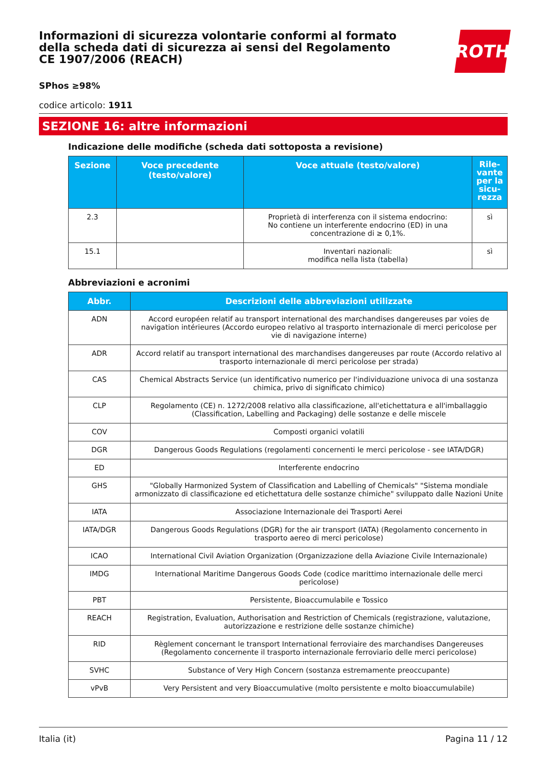Informazioni di sicurezza volontarie conformi al formato della scheda dati di sicurezza ai sensi del Regolamento CE 1907/2006 (REACH)
ROTH
SPhos ≥98%
codice articolo: 1911
SEZIONE 16: altre informazioni
Indicazione delle modifiche (scheda dati sottoposta a revisione)
| Sezione | Voce precedente (testo/valore) | Voce attuale (testo/valore) | Rile-vante per la sicu-rezza |
| --- | --- | --- | --- |
| 2.3 | | Proprietà di interferenza con il sistema endocrino: No contiene un interferente endocrino (ED) in una concentrazione di ≥ 0,1%. | sì |
| 15.1 | | Inventari nazionali: modifica nella lista (tabella) | sì |
Abbreviazioni e acronimi
| Abbr. | Descrizioni delle abbreviazioni utilizzate |
| --- | --- |
| ADN | Accord européen relatif au transport international des marchandises dangereuses par voies de navigation intérieures (Accordo europeo relativo al trasporto internazionale di merci pericolose per vie di navigazione interne) |
| ADR | Accord relatif au transport international des marchandises dangereuses par route (Accordo relativo al trasporto internazionale di merci pericolose per strada) |
| CAS | Chemical Abstracts Service (un identificativo numerico per l'individuazione univoca di una sostanza chimica, privo di significato chimico) |
| CLP | Regolamento (CE) n. 1272/2008 relativo alla classificazione, all'etichettatura e all'imballaggio (Classification, Labelling and Packaging) delle sostanze e delle miscele |
| COV | Composti organici volatili |
| DGR | Dangerous Goods Regulations (regolamenti concernenti le merci pericolose - see IATA/DGR) |
| ED | Interferente endocrino |
| GHS | "Globally Harmonized System of Classification and Labelling of Chemicals" "Sistema mondiale armonizzato di classificazione ed etichettatura delle sostanze chimiche" sviluppato dalle Nazioni Unite |
| IATA | Associazione Internazionale dei Trasporti Aerei |
| IATA/DGR | Dangerous Goods Regulations (DGR) for the air transport (IATA) (Regolamento concernento in trasporto aereo di merci pericolose) |
| ICAO | International Civil Aviation Organization (Organizzazione della Aviazione Civile Internazionale) |
| IMDG | International Maritime Dangerous Goods Code (codice marittimo internazionale delle merci pericolose) |
| PBT | Persistente, Bioaccumulabile e Tossico |
| REACH | Registration, Evaluation, Authorisation and Restriction of Chemicals (registrazione, valutazione, autorizzazione e restrizione delle sostanze chimiche) |
| RID | Règlement concernant le transport International ferroviaire des marchandises Dangereuses (Regolamento concernente il trasporto internazionale ferroviario delle merci pericolose) |
| SVHC | Substance of Very High Concern (sostanza estremamente preoccupante) |
| vPvB | Very Persistent and very Bioaccumulative (molto persistente e molto bioaccumulabile) |
Italia (it) Pagina 11 / 12